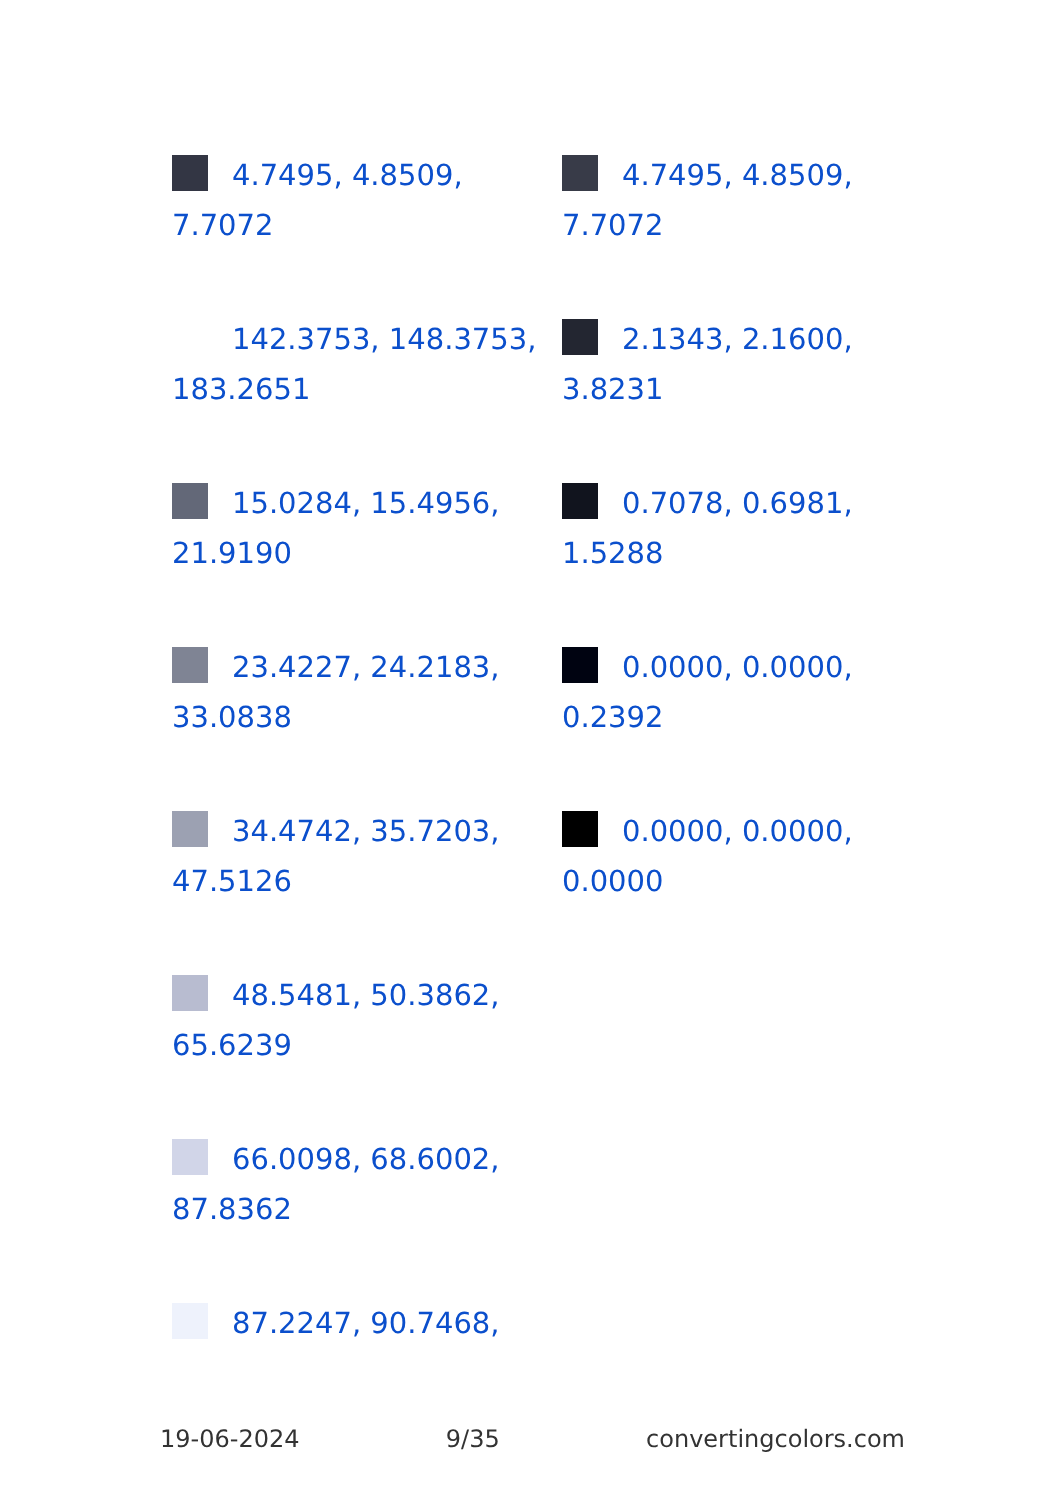4.7495, 4.8509, 7.7072
4.7495, 4.8509, 7.7072
142.3753, 148.3753, 183.2651
2.1343, 2.1600, 3.8231
15.0284, 15.4956, 21.9190
0.7078, 0.6981, 1.5288
23.4227, 24.2183, 33.0838
0.0000, 0.0000, 0.2392
34.4742, 35.7203, 47.5126
0.0000, 0.0000, 0.0000
48.5481, 50.3862, 65.6239
66.0098, 68.6002, 87.8362
87.2247, 90.7468,
19-06-2024 9/35 convertingcolors.com